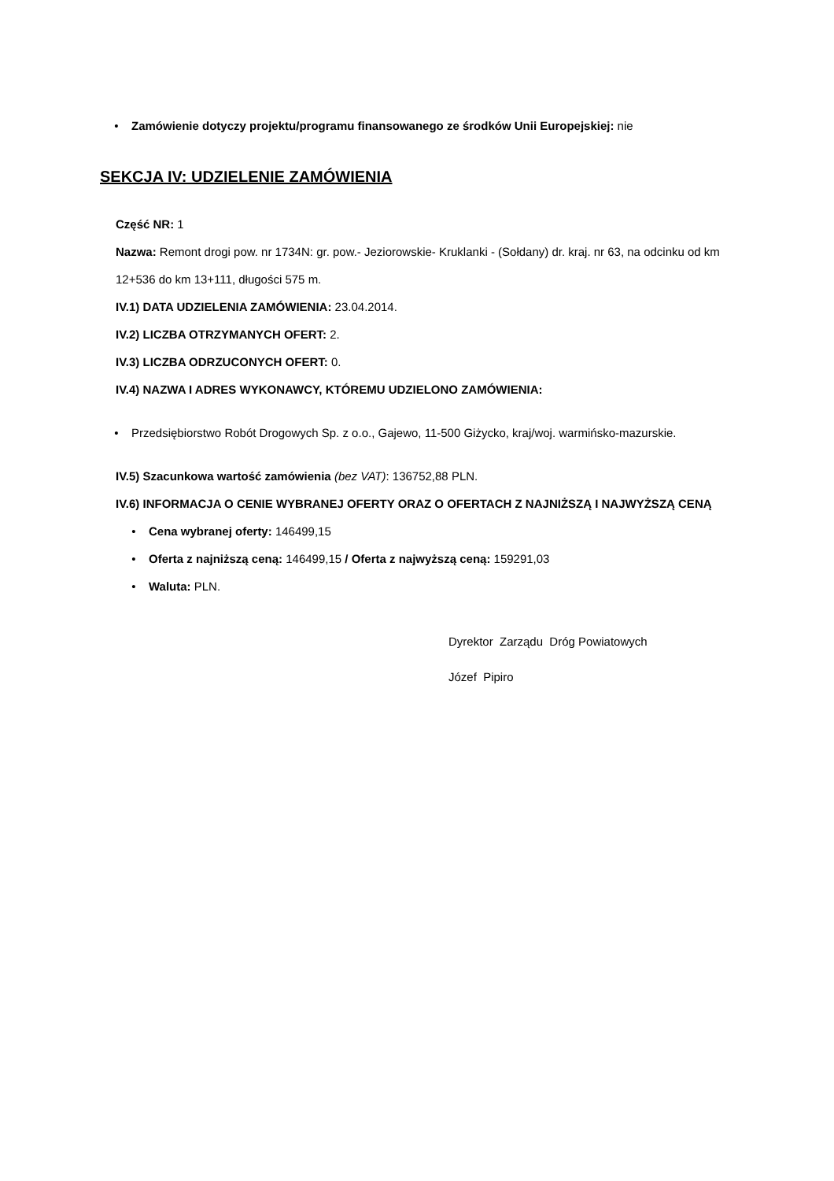• Zamówienie dotyczy projektu/programu finansowanego ze środków Unii Europejskiej: nie
SEKCJA IV: UDZIELENIE ZAMÓWIENIA
Część NR: 1
Nazwa: Remont drogi pow. nr 1734N: gr. pow.- Jeziorowskie- Kruklanki - (Sołdany) dr. kraj. nr 63, na odcinku od km 12+536 do km 13+111, długości 575 m.
IV.1) DATA UDZIELENIA ZAMÓWIENIA: 23.04.2014.
IV.2) LICZBA OTRZYMANYCH OFERT: 2.
IV.3) LICZBA ODRZUCONYCH OFERT: 0.
IV.4) NAZWA I ADRES WYKONAWCY, KTÓREMU UDZIELONO ZAMÓWIENIA:
• Przedsiębiorstwo Robót Drogowych Sp. z o.o., Gajewo, 11-500 Giżycko, kraj/woj. warmińsko-mazurskie.
IV.5) Szacunkowa wartość zamówienia (bez VAT): 136752,88 PLN.
IV.6) INFORMACJA O CENIE WYBRANEJ OFERTY ORAZ O OFERTACH Z NAJNIŻSZĄ I NAJWYŻSZĄ CENĄ
• Cena wybranej oferty: 146499,15
• Oferta z najniższą ceną: 146499,15 / Oferta z najwyższą ceną: 159291,03
• Waluta: PLN.
Dyrektor Zarządu Dróg Powiatowych
Józef Pipiro